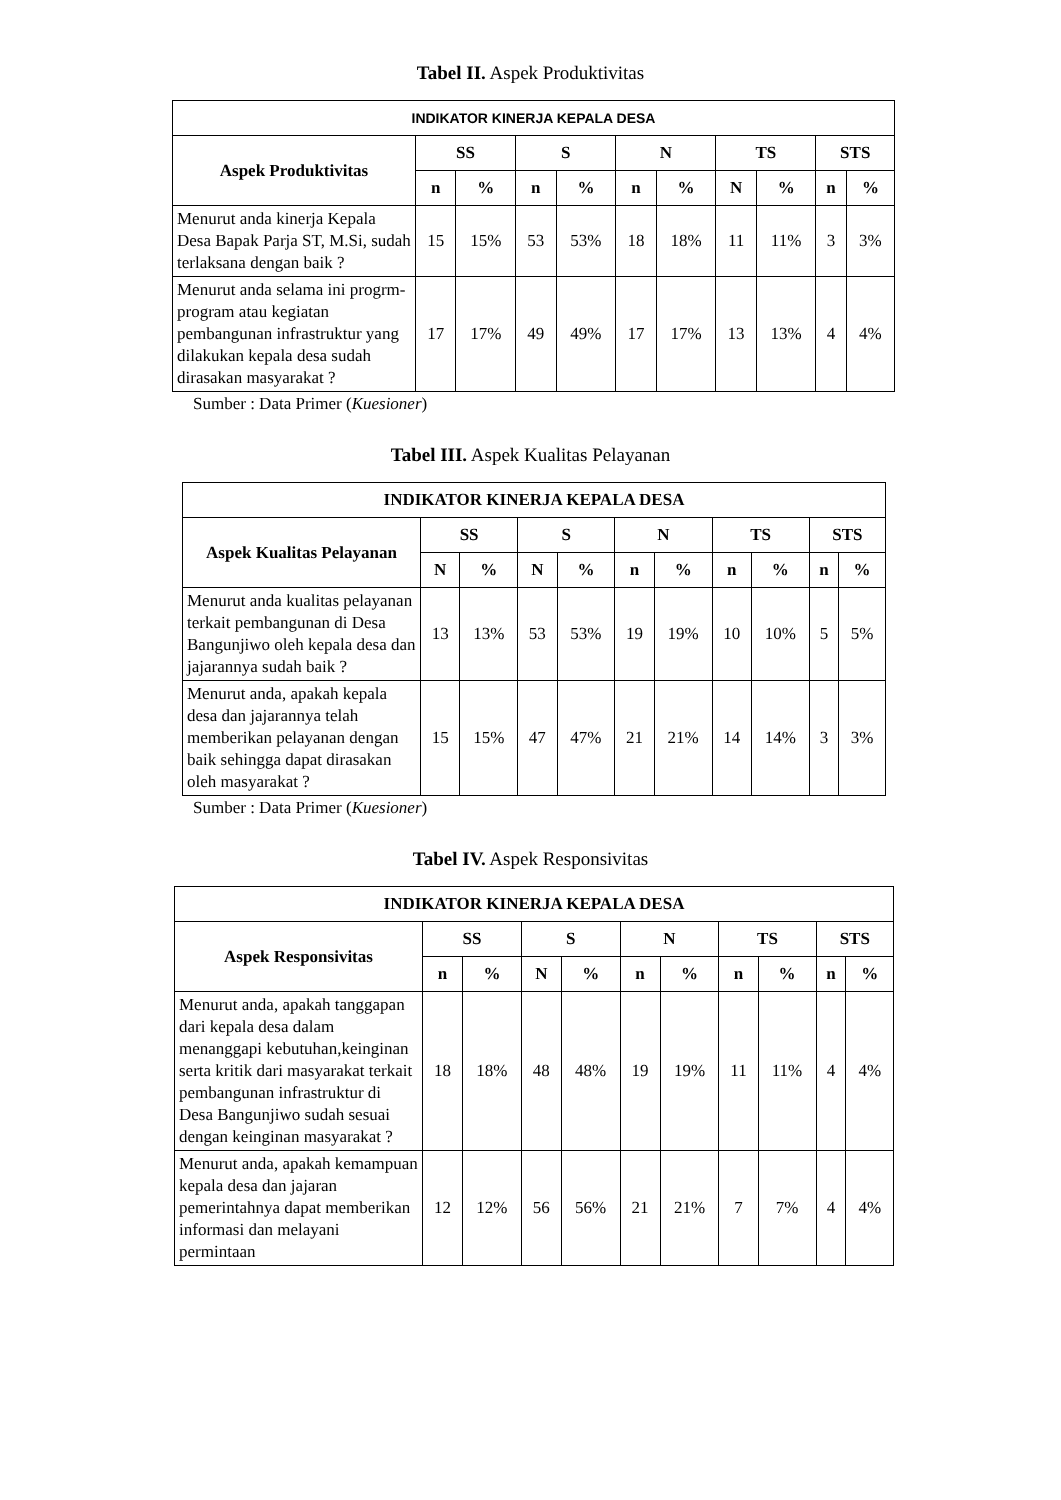Tabel II. Aspek Produktivitas
| INDIKATOR KINERJA KEPALA DESA | | | | | | | | | | |
| --- | --- | --- | --- | --- | --- | --- | --- | --- | --- | --- |
| Aspek Produktivitas | SS | | S | | N | | TS | | STS | |
| | n | % | n | % | n | % | N | % | n | % |
| Menurut anda kinerja Kepala Desa Bapak Parja ST, M.Si, sudah terlaksana dengan baik ? | 15 | 15% | 53 | 53% | 18 | 18% | 11 | 11% | 3 | 3% |
| Menurut anda selama ini progrm-program atau kegiatan pembangunan infrastruktur yang dilakukan kepala desa sudah dirasakan masyarakat ? | 17 | 17% | 49 | 49% | 17 | 17% | 13 | 13% | 4 | 4% |
Sumber : Data Primer (Kuesioner)
Tabel III. Aspek Kualitas Pelayanan
| INDIKATOR KINERJA KEPALA DESA | | | | | | | | | | |
| --- | --- | --- | --- | --- | --- | --- | --- | --- | --- | --- |
| Aspek Kualitas Pelayanan | SS | | S | | N | | TS | | STS | |
| | N | % | N | % | n | % | n | % | n | % |
| Menurut anda kualitas pelayanan terkait pembangunan di Desa Bangunjiwo oleh kepala desa dan jajarannya sudah baik ? | 13 | 13% | 53 | 53% | 19 | 19% | 10 | 10% | 5 | 5% |
| Menurut anda, apakah kepala desa dan jajarannya telah memberikan pelayanan dengan baik sehingga dapat dirasakan oleh masyarakat ? | 15 | 15% | 47 | 47% | 21 | 21% | 14 | 14% | 3 | 3% |
Sumber : Data Primer (Kuesioner)
Tabel IV. Aspek Responsivitas
| INDIKATOR KINERJA KEPALA DESA | | | | | | | | | | |
| --- | --- | --- | --- | --- | --- | --- | --- | --- | --- | --- |
| Aspek Responsivitas | SS | | S | | N | | TS | | STS | |
| | n | % | N | % | n | % | n | % | n | % |
| Menurut anda, apakah tanggapan dari kepala desa dalam menanggapi kebutuhan,keinginan serta kritik dari masyarakat terkait pembangunan infrastruktur di Desa Bangunjiwo sudah sesuai dengan keinginan masyarakat ? | 18 | 18% | 48 | 48% | 19 | 19% | 11 | 11% | 4 | 4% |
| Menurut anda, apakah kemampuan kepala desa dan jajaran pemerintahnya dapat memberikan informasi dan melayani permintaan | 12 | 12% | 56 | 56% | 21 | 21% | 7 | 7% | 4 | 4% |